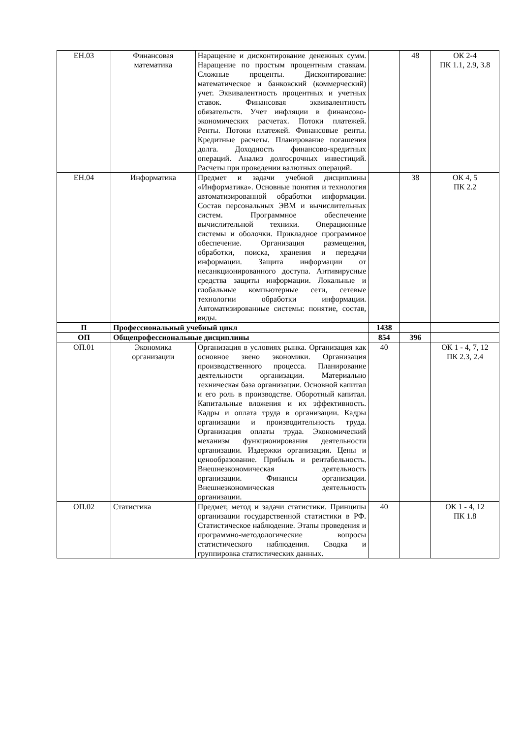| ЕН.03 | Финансовая математика | Наращение и дисконтирование денежных сумм. Наращение по простым процентным ставкам. Сложные проценты. Дисконтирование: математическое и банковский (коммерческий) учет. Эквивалентность процентных и учетных ставок. Финансовая эквивалентность обязательств. Учет инфляции в финансово-экономических расчетах. Потоки платежей. Ренты. Потоки платежей. Финансовые ренты. Кредитные расчеты. Планирование погашения долга. Доходность финансово-кредитных операций. Анализ долгосрочных инвестиций. Расчеты при проведении валютных операций. | | 48 | ОК 2-4 ПК 1.1, 2.9, 3.8 |
| ЕН.04 | Информатика | Предмет и задачи учебной дисциплины «Информатика». Основные понятия и технология автоматизированной обработки информации. Состав персональных ЭВМ и вычислительных систем. Программное обеспечение вычислительной техники. Операционные системы и оболочки. Прикладное программное обеспечение. Организация размещения, обработки, поиска, хранения и передачи информации. Защита информации от несанкционированного доступа. Антивирусные средства защиты информации. Локальные и глобальные компьютерные сети, сетевые технологии обработки информации. Автоматизированные системы: понятие, состав, виды. | | 38 | ОК 4, 5 ПК 2.2 |
| П | Профессиональный учебный цикл | | 1438 | | |
| ОП | Общепрофессиональные дисциплины | | 854 | 396 | |
| ОП.01 | Экономика организации | Организация в условиях рынка. Организация как основное звено экономики. Организация производственного процесса. Планирование деятельности организации. Материально техническая база организации. Основной капитал и его роль в производстве. Оборотный капитал. Капитальные вложения и их эффективность. Кадры и оплата труда в организации. Кадры организации и производительность труда. Организация оплаты труда. Экономический механизм функционирования деятельности организации. Издержки организации. Цены и ценообразование. Прибыль и рентабельность. Внешнеэкономическая деятельность организации. Финансы организации. Внешнеэкономическая деятельность организации. | 40 | | ОК 1 - 4, 7, 12 ПК 2.3, 2.4 |
| ОП.02 | Статистика | Предмет, метод и задачи статистики. Принципы организации государственной статистики в РФ. Статистическое наблюдение. Этапы проведения и программно-методологические вопросы статистического наблюдения. Сводка и группировка статистических данных. | 40 | | ОК 1 - 4, 12 ПК 1.8 |